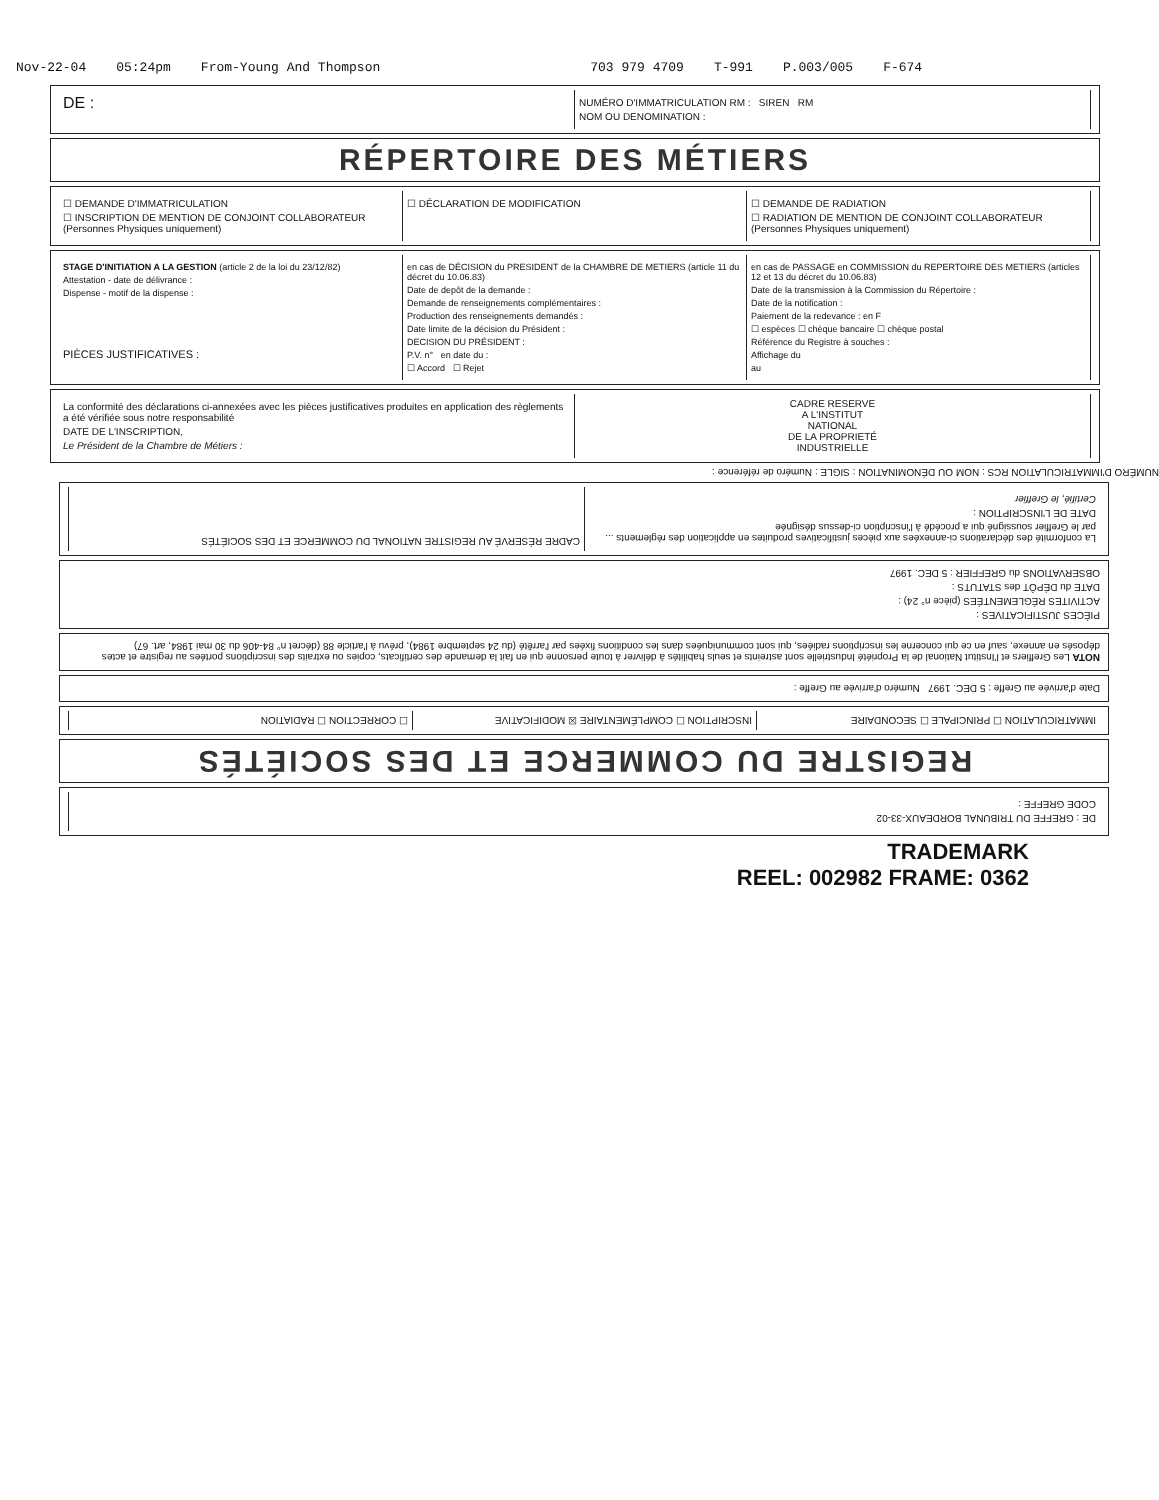Nov-22-04 05:24pm From-Young And Thompson 703 979 4709 T-991 P.003/005 F-674
DE :
NUMÉRO D'IMMATRICULATION RM : SIREN RM
NOM OU DENOMINATION :
RÉPERTOIRE DES MÉTIERS
☐ DEMANDE D'IMMATRICULATION
☐ INSCRIPTION DE MENTION DE CONJOINT COLLABORATEUR (Personnes Physiques uniquement)
☐ DÉCLARATION DE MODIFICATION ☐ DEMANDE DE RADIATION
☐ RADIATION DE MENTION DE CONJOINT COLLABORATEUR (Personnes Physiques uniquement)
STAGE D'INITIATION A LA GESTION (article 2 de la loi du 23/12/82)
Attestation - date de délivrance :
Dispense - motif de la dispense :
PIÈCES JUSTIFICATIVES :
en cas de DÉCISION du PRESIDENT de la CHAMBRE DE METIERS (article 11 du décret du 10.06.83)
Date de depôt de la demande :
Demande de renseignements complémentaires :
Production des renseignements demandés :
Date limite de la décision du Président :
DECISION DU PRÉSIDENT :
P.V. n° en date du :
☐ Accord ☐ Rejet
en cas de PASSAGE en COMMISSION du REPERTOIRE DES METIERS (articles 12 et 13 du décret du 10.06.83)
Date de la transmission à la Commission du Répertoire :
Date de la notification :
Paiement de la redevance : en F
☐ espèces ☐ chèque bancaire ☐ chèque postal
Référence du Registre à souches :
Affichage du
au
La conformité des déclarations ci-annexées avec les pièces justificatives produites en application des règlements a été vérifiée sous notre responsabilité
DATE DE L'INSCRIPTION,
Le Président de la Chambre de Métiers :
CADRE RESERVE
A L'INSTITUT
NATIONAL
DE LA PROPRIETÉ
INDUSTRIELLE
DE : GREFFE DU TRIBUNAL BORDEAUX-33-02
CODE GREFFE :
REGISTRE DU COMMERCE ET DES SOCIÉTÉS
IMMATRICULATION ☐ PRINCIPALE ☐ SECONDAIRE
INSCRIPTION ☐ COMPLÉMENTAIRE ☒ MODIFICATIVE
☐ CORRECTION ☐ RADIATION
Date d'arrivée au Greffe : 5 DEC. 1997 Numéro d'arrivée au Greffe :
NOTA Les Greffiers et l'Institut National de la Propriété Industrielle sont astreints et seuls habilités à délivrer à toute personne qui en fait la demande des certificats, copies ou extraits des inscriptions portées au registre et actes déposés en annexe, sauf en ce qui concerne les inscriptions radiées, qui sont communiquées dans les conditions fixées par l'arrêté (du 24 septembre 1984), prévu à l'article 88 (décret n° 84-406 du 30 mai 1984, art. 67)
PIÈCES JUSTIFICATIVES :
ACTIVITES RÉGLEMENTÉES (pièce n° 24) :
DATE du DÉPÔT des STATUTS :
OBSERVATIONS du GREFFIER : 5 DEC. 1997
La conformité des déclarations ci-annexées aux pièces justificatives produites en application des règlements ... par le Greffier soussigné qui a procédé à l'inscription ci-dessus désignée
DATE DE L'INSCRIPTION :
Certifié, le Greffier
CADRE RÉSERVÉ AU REGISTRE NATIONAL DU COMMERCE ET DES SOCIÉTÉS
NUMÉRO D'IMMATRICULATION RCS : NOM OU DÉNOMINATION : SIGLE : Numéro de référence :
TRADEMARK
REEL: 002982 FRAME: 0362